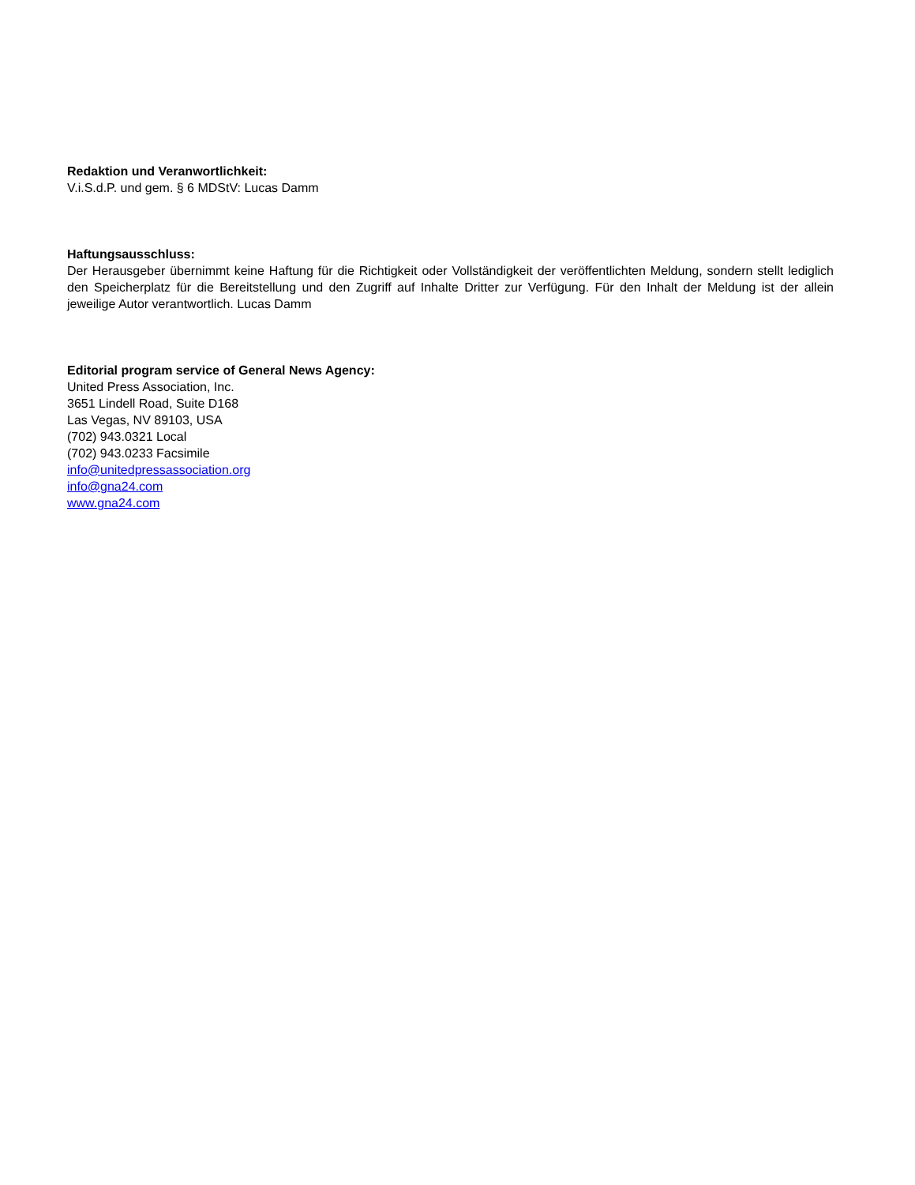Redaktion und Veranwortlichkeit:
V.i.S.d.P. und gem. § 6 MDStV: Lucas Damm
Haftungsausschluss:
Der Herausgeber übernimmt keine Haftung für die Richtigkeit oder Vollständigkeit der veröffentlichten Meldung, sondern stellt lediglich den Speicherplatz für die Bereitstellung und den Zugriff auf Inhalte Dritter zur Verfügung. Für den Inhalt der Meldung ist der allein jeweilige Autor verantwortlich. Lucas Damm
Editorial program service of General News Agency:
United Press Association, Inc.
3651 Lindell Road, Suite D168
Las Vegas, NV 89103, USA
(702) 943.0321 Local
(702) 943.0233 Facsimile
info@unitedpressassociation.org
info@gna24.com
www.gna24.com